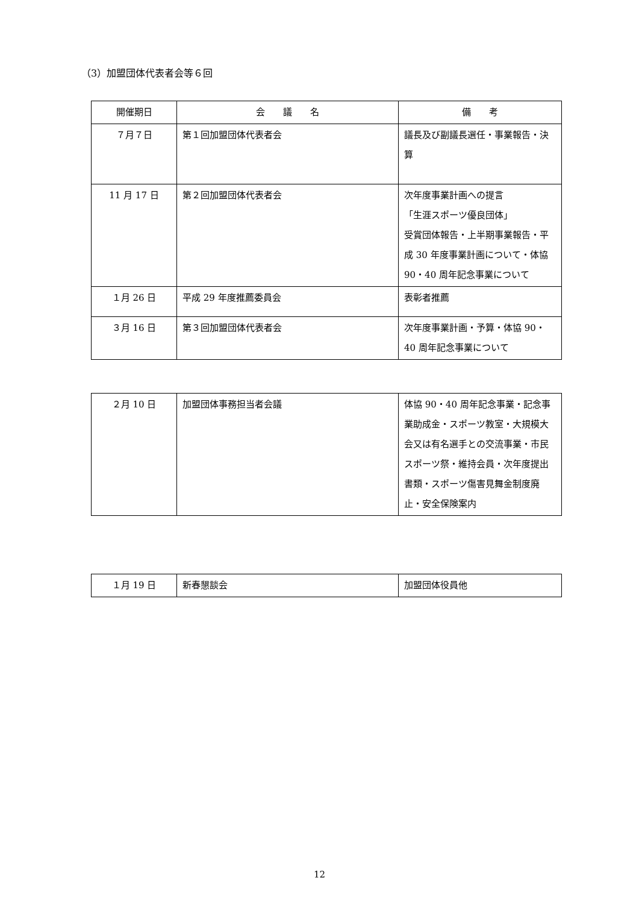（3）加盟団体代表者会等６回
| 開催期日 | 会 議 名 | 備 考 |
| --- | --- | --- |
| ７月７日 | 第１回加盟団体代表者会 | 議長及び副議長選任・事業報告・決算 |
| 11 月 17 日 | 第２回加盟団体代表者会 | 次年度事業計画への提言 「生涯スポーツ優良団体」 受賞団体報告・上半期事業報告・平成 30 年度事業計画について・体協 90・40 周年記念事業について |
| １月 26 日 | 平成 29 年度推薦委員会 | 表彰者推薦 |
| ３月 16 日 | 第３回加盟団体代表者会 | 次年度事業計画・予算・体協 90・40 周年記念事業について |
| ２月 10 日 | 加盟団体事務担当者会議 | 体協 90・40 周年記念事業・記念事業助成金・スポーツ教室・大規模大会又は有名選手との交流事業・市民スポーツ祭・維持会員・次年度提出書類・スポーツ傷害見舞金制度廃止・安全保険案内 |
| １月 19 日 | 新春懇談会 | 加盟団体役員他 |
12